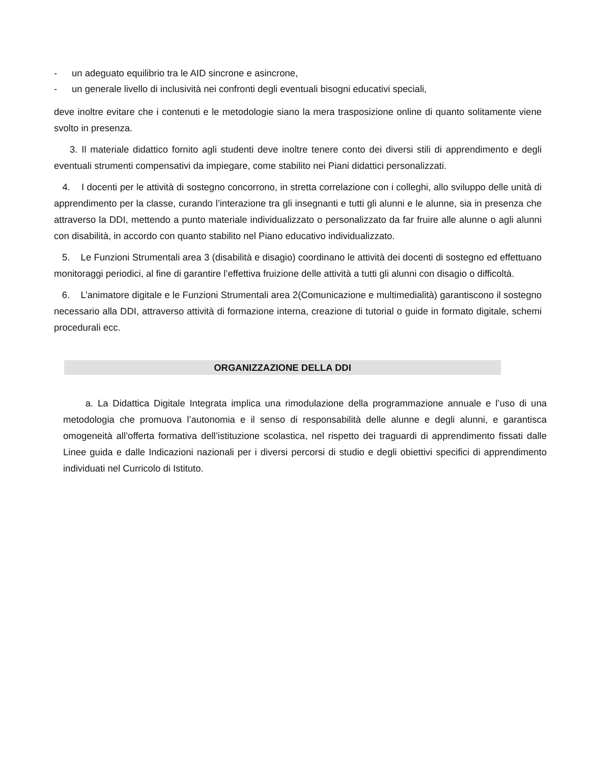- un adeguato equilibrio tra le AID sincrone e asincrone,
- un generale livello di inclusività nei confronti degli eventuali bisogni educativi speciali,
deve inoltre evitare che i contenuti e le metodologie siano la mera trasposizione online di quanto solitamente viene svolto in presenza.
3. Il materiale didattico fornito agli studenti deve inoltre tenere conto dei diversi stili di apprendimento e degli eventuali strumenti compensativi da impiegare, come stabilito nei Piani didattici personalizzati.
4. I docenti per le attività di sostegno concorrono, in stretta correlazione con i colleghi, allo sviluppo delle unità di apprendimento per la classe, curando l’interazione tra gli insegnanti e tutti gli alunni e le alunne, sia in presenza che attraverso la DDI, mettendo a punto materiale individualizzato o personalizzato da far fruire alle alunne o agli alunni con disabilità, in accordo con quanto stabilito nel Piano educativo individualizzato.
5. Le Funzioni Strumentali area 3 (disabilità e disagio) coordinano le attività dei docenti di sostegno ed effettuano monitoraggi periodici, al fine di garantire l’effettiva fruizione delle attività a tutti gli alunni con disagio o difficoltà.
6. L’animatore digitale e le Funzioni Strumentali area 2(Comunicazione e multimedialità) garantiscono il sostegno necessario alla DDI, attraverso attività di formazione interna, creazione di tutorial o guide in formato digitale, schemi procedurali ecc.
ORGANIZZAZIONE DELLA DDI
a. La Didattica Digitale Integrata implica una rimodulazione della programmazione annuale e l’uso di una metodologia che promuova l’autonomia e il senso di responsabilità delle alunne e degli alunni, e garantisca omogeneità all’offerta formativa dell’istituzione scolastica, nel rispetto dei traguardi di apprendimento fissati dalle Linee guida e dalle Indicazioni nazionali per i diversi percorsi di studio e degli obiettivi specifici di apprendimento individuati nel Curricolo di Istituto.